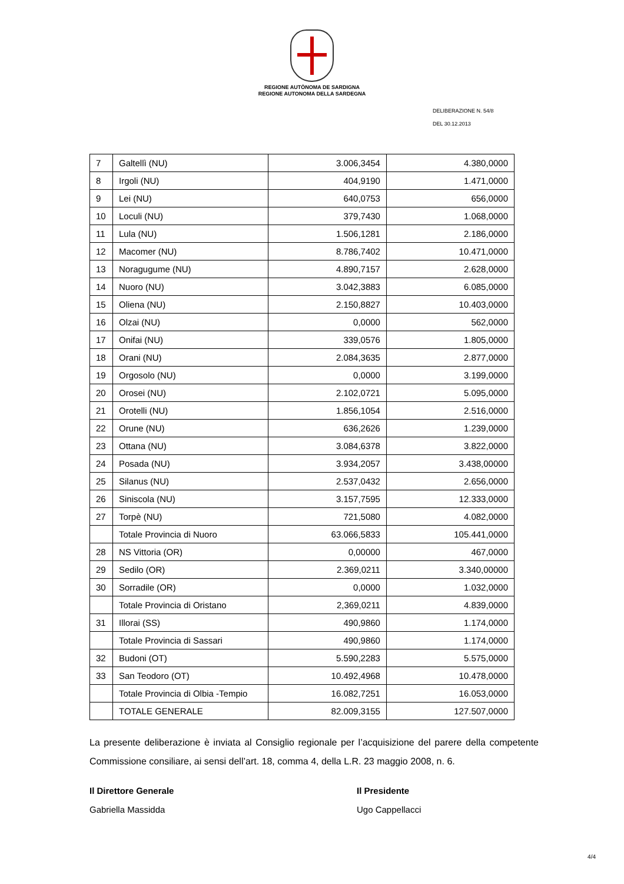REGIONE AUTÒNOMA DE SARDIGNA
REGIONE AUTONOMA DELLA SARDEGNA
DELIBERAZIONE N. 54/8
DEL 30.12.2013
| 7 | Galtellì (NU) | 3.006,3454 | 4.380,0000 |
| 8 | Irgoli (NU) | 404,9190 | 1.471,0000 |
| 9 | Lei (NU) | 640,0753 | 656,0000 |
| 10 | Loculi (NU) | 379,7430 | 1.068,0000 |
| 11 | Lula (NU) | 1.506,1281 | 2.186,0000 |
| 12 | Macomer (NU) | 8.786,7402 | 10.471,0000 |
| 13 | Noragugume (NU) | 4.890,7157 | 2.628,0000 |
| 14 | Nuoro (NU) | 3.042,3883 | 6.085,0000 |
| 15 | Oliena (NU) | 2.150,8827 | 10.403,0000 |
| 16 | Olzai (NU) | 0,0000 | 562,0000 |
| 17 | Onifai (NU) | 339,0576 | 1.805,0000 |
| 18 | Orani (NU) | 2.084,3635 | 2.877,0000 |
| 19 | Orgosolo (NU) | 0,0000 | 3.199,0000 |
| 20 | Orosei (NU) | 2.102,0721 | 5.095,0000 |
| 21 | Orotelli (NU) | 1.856,1054 | 2.516,0000 |
| 22 | Orune (NU) | 636,2626 | 1.239,0000 |
| 23 | Ottana (NU) | 3.084,6378 | 3.822,0000 |
| 24 | Posada (NU) | 3.934,2057 | 3.438,00000 |
| 25 | Silanus (NU) | 2.537,0432 | 2.656,0000 |
| 26 | Siniscola (NU) | 3.157,7595 | 12.333,0000 |
| 27 | Torpè (NU) | 721,5080 | 4.082,0000 |
| | Totale Provincia di Nuoro | 63.066,5833 | 105.441,0000 |
| 28 | NS Vittoria (OR) | 0,00000 | 467,0000 |
| 29 | Sedilo (OR) | 2.369,0211 | 3.340,00000 |
| 30 | Sorradile (OR) | 0,0000 | 1.032,0000 |
| | Totale Provincia di Oristano | 2,369,0211 | 4.839,0000 |
| 31 | Illorai (SS) | 490,9860 | 1.174,0000 |
| | Totale Provincia di Sassari | 490,9860 | 1.174,0000 |
| 32 | Budoni (OT) | 5.590,2283 | 5.575,0000 |
| 33 | San Teodoro (OT) | 10.492,4968 | 10.478,0000 |
| | Totale Provincia di Olbia -Tempio | 16.082,7251 | 16.053,0000 |
| | TOTALE GENERALE | 82.009,3155 | 127.507,0000 |
La presente deliberazione è inviata al Consiglio regionale per l’acquisizione del parere della competente Commissione consiliare, ai sensi dell’art. 18, comma 4, della L.R. 23 maggio 2008, n. 6.
Il Direttore Generale
Gabriella Massidda
Il Presidente
Ugo Cappellacci
4/4